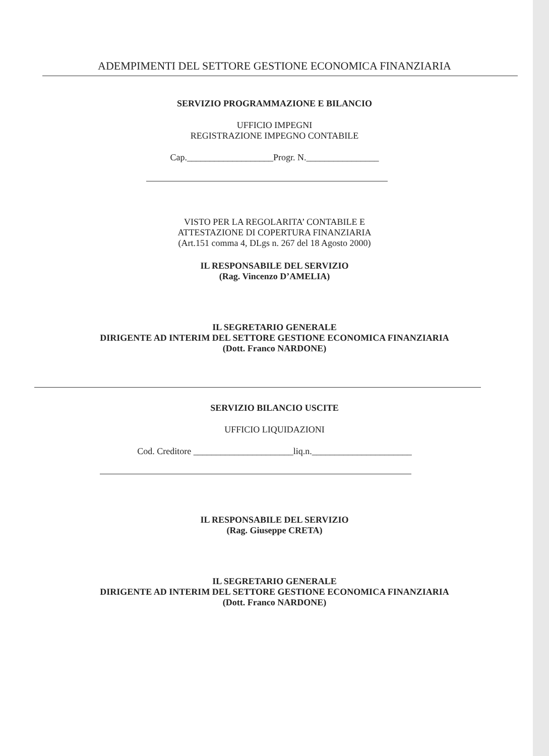ADEMPIMENTI DEL SETTORE GESTIONE ECONOMICA FINANZIARIA
SERVIZIO PROGRAMMAZIONE E BILANCIO
UFFICIO IMPEGNI
REGISTRAZIONE IMPEGNO CONTABILE
Cap.___________________Progr. N.________________
VISTO PER LA REGOLARITA’ CONTABILE E
ATTESTAZIONE DI COPERTURA FINANZIARIA
(Art.151 comma 4, DLgs n. 267 del 18 Agosto 2000)
IL RESPONSABILE DEL SERVIZIO
(Rag. Vincenzo D’AMELIA)
IL SEGRETARIO GENERALE
DIRIGENTE AD INTERIM DEL SETTORE GESTIONE ECONOMICA FINANZIARIA
(Dott. Franco NARDONE)
SERVIZIO BILANCIO USCITE
UFFICIO LIQUIDAZIONI
Cod. Creditore ______________________liq.n.______________________
IL RESPONSABILE DEL SERVIZIO
(Rag. Giuseppe CRETA)
IL SEGRETARIO GENERALE
DIRIGENTE AD INTERIM DEL SETTORE GESTIONE ECONOMICA FINANZIARIA
(Dott. Franco NARDONE)